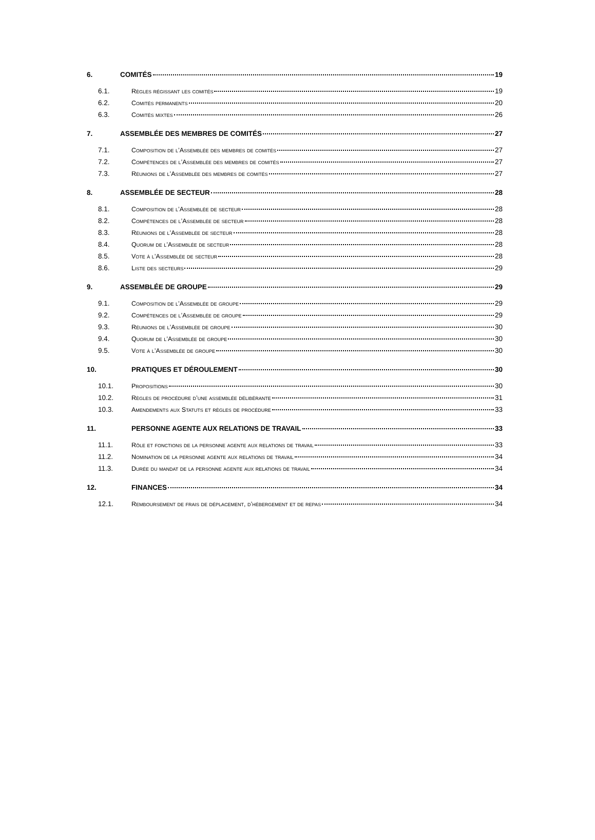6. COMITÉS 19
6.1. Règles régissant les comités 19
6.2. Comités permanents 20
6.3. Comités mixtes 26
7. ASSEMBLÉE DES MEMBRES DE COMITÉS 27
7.1. Composition de l’Assemblée des membres de comités 27
7.2. Compétences de l’Assemblée des membres de comités 27
7.3. Réunions de l’Assemblée des membres de comités 27
8. ASSEMBLÉE DE SECTEUR 28
8.1. Composition de l’Assemblée de secteur 28
8.2. Compétences de l’Assemblée de secteur 28
8.3. Réunions de l’Assemblée de secteur 28
8.4. Quorum de l’Assemblée de secteur 28
8.5. Vote à l’Assemblée de secteur 28
8.6. Liste des secteurs 29
9. ASSEMBLÉE DE GROUPE 29
9.1. Composition de l’Assemblée de groupe 29
9.2. Compétences de l’Assemblée de groupe 29
9.3. Réunions de l’Assemblée de groupe 30
9.4. Quorum de l’Assemblée de groupe 30
9.5. Vote à l’Assemblée de groupe 30
10. PRATIQUES ET DÉROULEMENT 30
10.1. Propositions 30
10.2. Règles de procédure d’une assemblée délibérante 31
10.3. Amendements aux Statuts et règles de procédure 33
11. PERSONNE AGENTE AUX RELATIONS DE TRAVAIL 33
11.1. Rôle et fonctions de la personne agente aux relations de travail 33
11.2. Nomination de la personne agente aux relations de travail 34
11.3. Durée du mandat de la personne agente aux relations de travail 34
12. FINANCES 34
12.1. Remboursement de frais de déplacement, d’hébergement et de repas 34